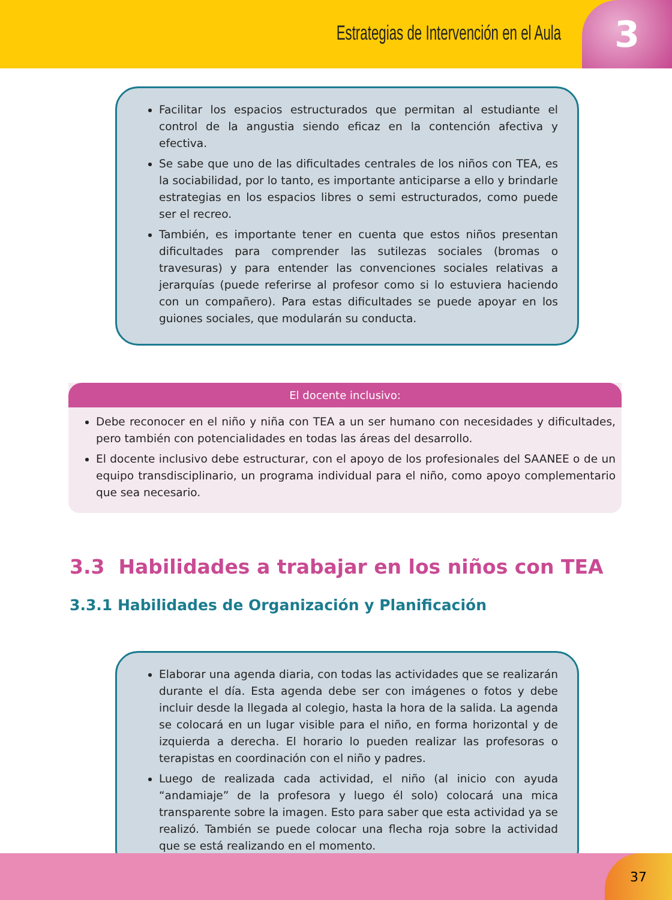Estrategias de Intervención en el Aula
3
Facilitar los espacios estructurados que permitan al estudiante el control de la angustia siendo eficaz en la contención afectiva y efectiva.
Se sabe que uno de las dificultades centrales de los niños con TEA, es la sociabilidad, por lo tanto, es importante anticiparse a ello y brindarle estrategias en los espacios libres o semi estructurados, como puede ser el recreo.
También, es importante tener en cuenta que estos niños presentan dificultades para comprender las sutilezas sociales (bromas o travesuras) y para entender las convenciones sociales relativas a jerarquías (puede referirse al profesor como si lo estuviera haciendo con un compañero). Para estas dificultades se puede apoyar en los guiones sociales, que modularán su conducta.
El docente inclusivo:
Debe reconocer en el niño y niña con TEA a un ser humano con necesidades y dificultades, pero también con potencialidades en todas las áreas del desarrollo.
El docente inclusivo debe estructurar, con el apoyo de los profesionales del SAANEE o de un equipo transdisciplinario, un programa individual para el niño, como apoyo complementario que sea necesario.
3.3 Habilidades a trabajar en los niños con TEA
3.3.1 Habilidades de Organización y Planificación
Elaborar una agenda diaria, con todas las actividades que se realizarán durante el día. Esta agenda debe ser con imágenes o fotos y debe incluir desde la llegada al colegio, hasta la hora de la salida. La agenda se colocará en un lugar visible para el niño, en forma horizontal y de izquierda a derecha. El horario lo pueden realizar las profesoras o terapistas en coordinación con el niño y padres.
Luego de realizada cada actividad, el niño (al inicio con ayuda “andamiaje” de la profesora y luego él solo) colocará una mica transparente sobre la imagen. Esto para saber que esta actividad ya se realizó. También se puede colocar una flecha roja sobre la actividad que se está realizando en el momento.
37